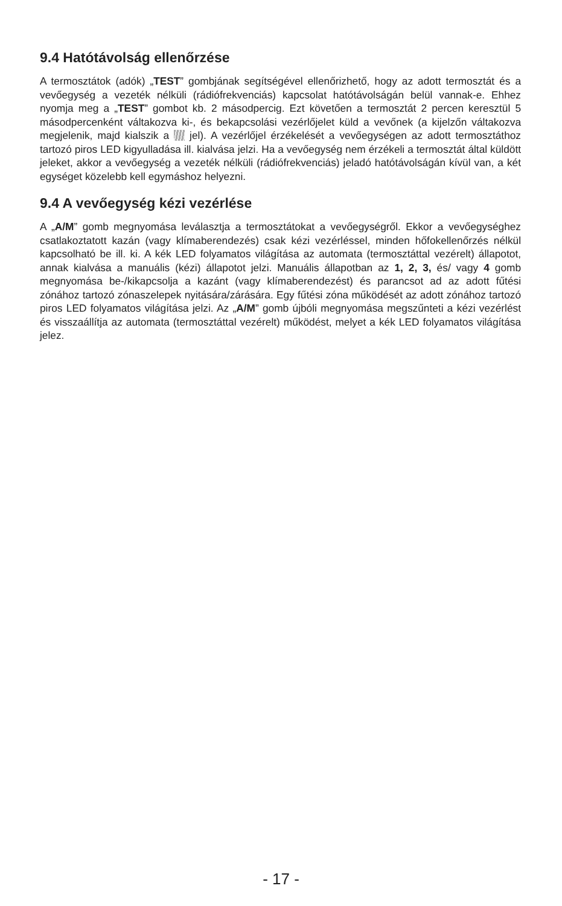9.4 Hatótávolság ellenőrzése
A termosztátok (adók) „TEST” gombjának segítségével ellenőrizhető, hogy az adott termosztát és a vevőegység a vezeték nélküli (rádiófrekvenciás) kapcsolat hatótávolságán belül vannak-e. Ehhez nyomja meg a „TEST” gombot kb. 2 másodpercig. Ezt követően a termosztát 2 percen keresztül 5 másodpercenként váltakozva ki-, és bekapcsolási vezérlőjelet küld a vevőnek (a kijelzőn váltakozva megjelenik, majd kialszik a jel). A vezérlőjel érzékelését a vevőegységen az adott termosztáthoz tartozó piros LED kigyulladása ill. kialvása jelzi. Ha a vevőegység nem érzékeli a termosztát által küldött jeleket, akkor a vevőegység a vezeték nélküli (rádiófrekvenciás) jeladó hatótávolságán kívül van, a két egységet közelebb kell egymáshoz helyezni.
9.4 A vevőegység kézi vezérlése
A „A/M” gomb megnyomása leválasztja a termosztátokat a vevőegységről. Ekkor a vevőegységhez csatlakoztatott kazán (vagy klímaberendezés) csak kézi vezérléssel, minden hőfokellenőrzés nélkül kapcsolható be ill. ki. A kék LED folyamatos világítása az automata (termosztáttal vezérelt) állapotot, annak kialvása a manuális (kézi) állapotot jelzi. Manuális állapotban az 1, 2, 3, és/ vagy 4 gomb megnyomása be-/kikapcsolja a kazánt (vagy klímaberendezést) és parancsot ad az adott fűtési zónához tartozó zónaszelepek nyitására/zárására. Egy fűtési zóna működését az adott zónához tartozó piros LED folyamatos világítása jelzi. Az „A/M” gomb újbóli megnyomása megszűnteti a kézi vezérlést és visszaállítja az automata (termosztáttal vezérelt) működést, melyet a kék LED folyamatos világítása jelez.
- 17 -